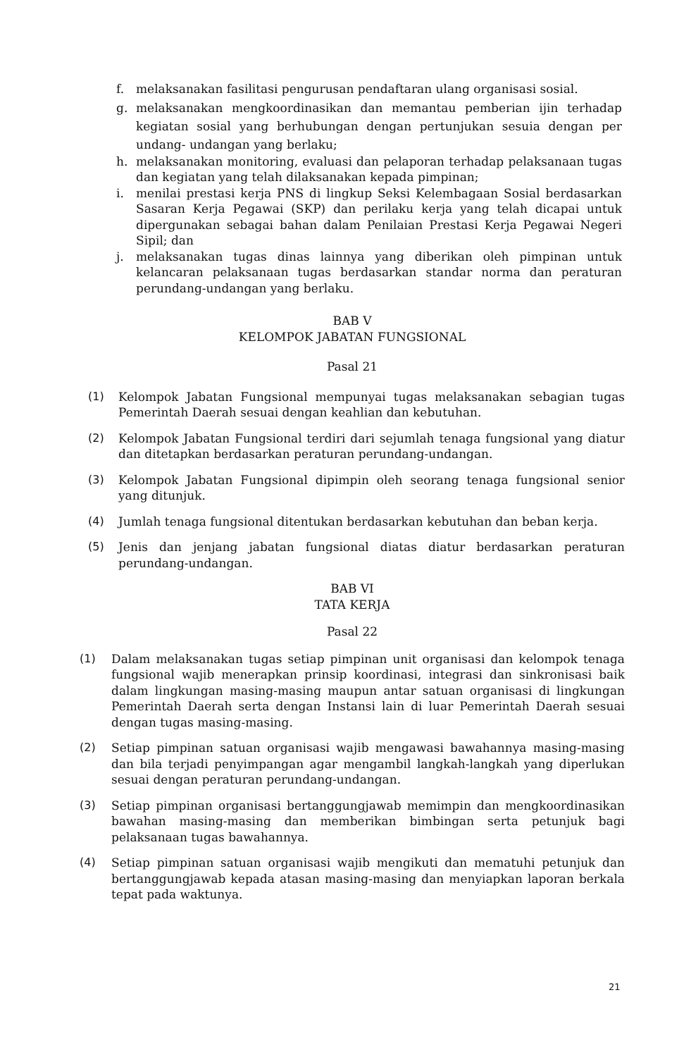f. melaksanakan fasilitasi pengurusan pendaftaran ulang organisasi sosial.
g. melaksanakan mengkoordinasikan dan memantau pemberian ijin terhadap kegiatan sosial yang berhubungan dengan pertunjukan sesuia dengan per undang- undangan yang berlaku;
h. melaksanakan monitoring, evaluasi dan pelaporan terhadap pelaksanaan tugas dan kegiatan yang telah dilaksanakan kepada pimpinan;
i. menilai prestasi kerja PNS di lingkup Seksi Kelembagaan Sosial berdasarkan Sasaran Kerja Pegawai (SKP) dan perilaku kerja yang telah dicapai untuk dipergunakan sebagai bahan dalam Penilaian Prestasi Kerja Pegawai Negeri Sipil; dan
j. melaksanakan tugas dinas lainnya yang diberikan oleh pimpinan untuk kelancaran pelaksanaan tugas berdasarkan standar norma dan peraturan perundang-undangan yang berlaku.
BAB V
KELOMPOK JABATAN FUNGSIONAL
Pasal 21
(1) Kelompok Jabatan Fungsional mempunyai tugas melaksanakan sebagian tugas Pemerintah Daerah sesuai dengan keahlian dan kebutuhan.
(2) Kelompok Jabatan Fungsional terdiri dari sejumlah tenaga fungsional yang diatur dan ditetapkan berdasarkan peraturan perundang-undangan.
(3) Kelompok Jabatan Fungsional dipimpin oleh seorang tenaga fungsional senior yang ditunjuk.
(4) Jumlah tenaga fungsional ditentukan berdasarkan kebutuhan dan beban kerja.
(5) Jenis dan jenjang jabatan fungsional diatas diatur berdasarkan peraturan perundang-undangan.
BAB VI
TATA KERJA
Pasal 22
(1) Dalam melaksanakan tugas setiap pimpinan unit organisasi dan kelompok tenaga fungsional wajib menerapkan prinsip koordinasi, integrasi dan sinkronisasi baik dalam lingkungan masing-masing maupun antar satuan organisasi di lingkungan Pemerintah Daerah serta dengan Instansi lain di luar Pemerintah Daerah sesuai dengan tugas masing-masing.
(2) Setiap pimpinan satuan organisasi wajib mengawasi bawahannya masing-masing dan bila terjadi penyimpangan agar mengambil langkah-langkah yang diperlukan sesuai dengan peraturan perundang-undangan.
(3) Setiap pimpinan organisasi bertanggungjawab memimpin dan mengkoordinasikan bawahan masing-masing dan memberikan bimbingan serta petunjuk bagi pelaksanaan tugas bawahannya.
(4) Setiap pimpinan satuan organisasi wajib mengikuti dan mematuhi petunjuk dan bertanggungjawab kepada atasan masing-masing dan menyiapkan laporan berkala tepat pada waktunya.
21